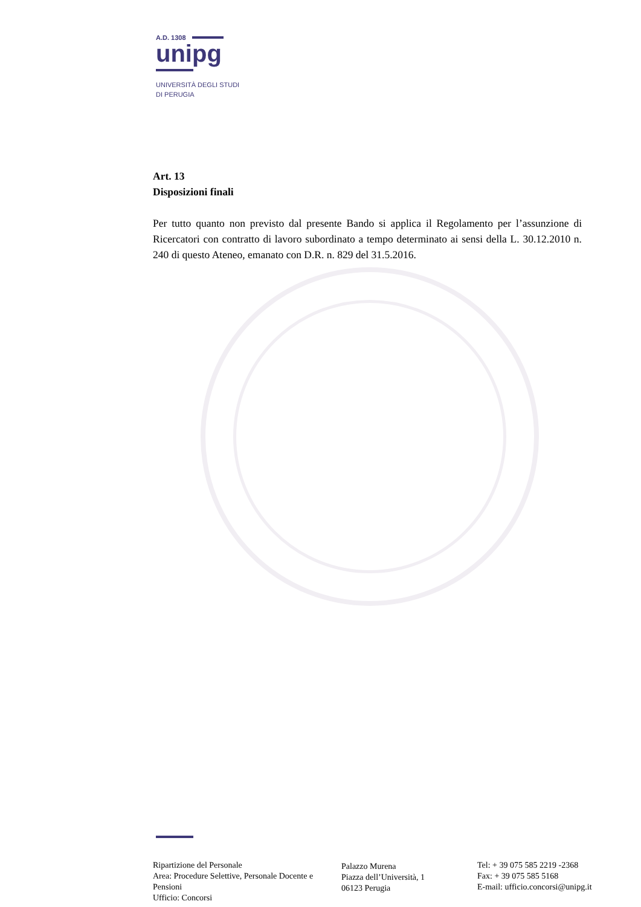A.D. 1308
unipg
UNIVERSITÀ DEGLI STUDI
DI PERUGIA
Art. 13
Disposizioni finali
Per tutto quanto non previsto dal presente Bando si applica il Regolamento per l’assunzione di Ricercatori con contratto di lavoro subordinato a tempo determinato ai sensi della L. 30.12.2010 n. 240 di questo Ateneo, emanato con D.R. n. 829 del 31.5.2016.
Ripartizione del Personale
Area: Procedure Selettive, Personale Docente e Pensioni
Ufficio: Concorsi
Palazzo Murena
Piazza dell’Università, 1
06123 Perugia
Tel: + 39 075 585 2219 -2368
Fax: + 39 075 585 5168
E-mail: ufficio.concorsi@unipg.it